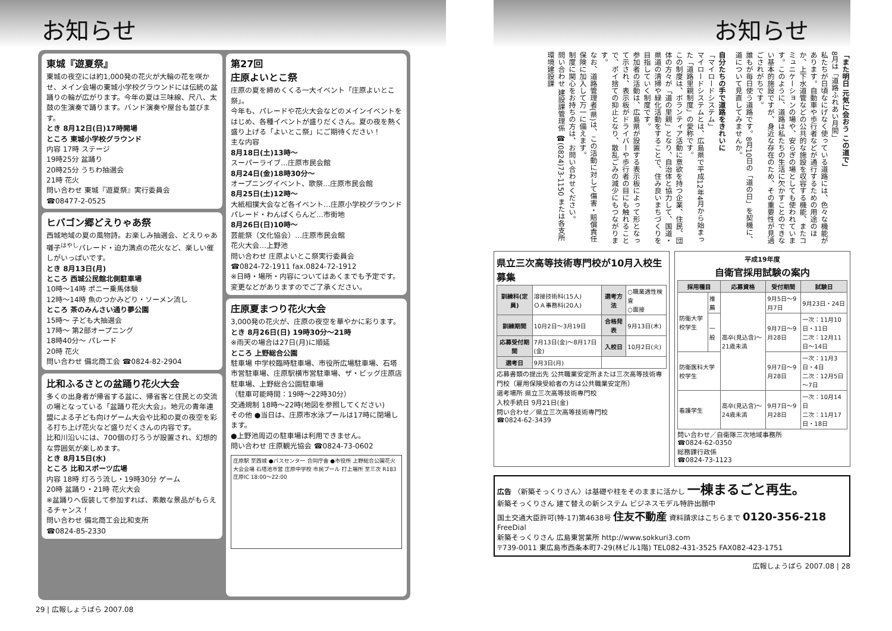お知らせ
東城『遊夏祭』
東城の夜空には約1,000発の花火が大輪の花を咲かせ、メイン会場の東城小学校グラウンドには伝統の盆踊りの輪が広がります。今年の夏は三味線、尺八、太鼓の生演奏で踊ります。バンド演奏や屋台も並びます。
とき 8月12日(日)17時開場
ところ 東城小学校グラウンド
内容 17時 ステージ
19時25分 盆踊り
20時25分 うちわ抽選会
21時 花火
問い合わせ 東城『遊夏祭』実行委員会
☎08477-2-0525
ヒバゴン郷どえりゃあ祭
西城地域の夏の風物詩。お楽しみ抽選会、どえりゃあ囃子<sup>はやし</sup>パレード・迫力満点の花火など、楽しい催しがいっぱいです。
とき 8月13日(月)
ところ 西城公民館北側駐車場
10時～14時 ポニー乗馬体験
12時～14時 魚のつかみどり・ソーメン流し
ところ 茶のみんさい通り夢公園
15時～ 子ども大抽選会
17時～ 第2部オープニング
18時40分～ パレード
20時 花火
問い合わせ 備北商工会 ☎0824-82-2904
比和ふるさとの盆踊り花火大会
多くの出身者が帰省する盆に、帰省客と住民との交流の場となっている「盆踊り花火大会」。地元の青年連盟による子ども向けゲーム大会や比和の夏の夜空を彩る打ち上げ花火など盛りだくさんの内容です。
比和川沿いには、700個の灯ろうが設置され、幻想的な雰囲気が楽しめます。
とき 8月15日(水)
ところ 比和スポーツ広場
内容 18時 灯ろう流し・19時30分 ゲーム
20時 盆踊り・21時 花火大会
※盆踊りへ仮装して参加すれば、素敵な景品がもらえるチャンス！
問い合わせ 備北商工会比和支所
☎0824-85-2330
第27回
庄原よいとこ祭
庄原の夏を締めくくる一大イベント「庄原よいとこ祭」。
今年も、パレードや花火大会などのメインイベントをはじめ、各種イベントが盛りだくさん。夏の夜を熱く盛り上げる「よいとこ祭」にご期待ください！
主な内容
8月18日(土)13時～
スーパーライブ…庄原市民会館
8月24日(金)18時30分～
オープニングイベント、歌祭…庄原市民会館
8月25日(土)12時～
大紙相撲大会など各イベント…庄原小学校グラウンド
パレード・わんぱくらんど…市街地
8月26日(日)10時～
芸能祭（文化協会）…庄原市民会館
花火大会…上野池
問い合わせ 庄原よいとこ祭実行委員会
☎0824-72-1911 fax.0824-72-1912
※日時・場所・内容についてはあくまでも予定です。変更などがありますのでご了承ください。
庄原夏まつり花火大会
3,000発の花火が、庄原の夜空を華やかに彩ります。
とき 8月26日(日) 19時30分～21時
※雨天の場合は27日(月)に順延
ところ 上野総合公園
駐車場 中学校臨時駐車場、市役所広場駐車場、石塔市営駐車場、庄原駅横市営駐車場、ザ・ビッグ庄原店駐車場、上野総合公園駐車場
（駐車可能時間：19時～22時30分）
交通規制 18時～22時(地図を参照してください)
その他 ●当日は、庄原市水泳プールは17時に閉場します。
●上野池周辺の駐車場は利用できません。
問い合わせ 庄原観光協会 ☎0824-73-0602
庄原駅 至西城 ●バスセンター 合同庁舎 ●市役所 上野総合公園花火大会会場 石塔池市営 庄原中学校 市民プール 打上場所 至三次 R183 庄原IC 18:00～22:00
29 | 広報しょうばら 2007.08
お知らせ
「また明日 元気に会おう この道で」
8月は「道路ふれあい月間」
私たちが日頃なにげなく使っている道路には、色々な機能があります。自動車や歩行者などが通行するための用途のほか、上下水道管などの公共的な施設を収容する機能、またコミュニケーションの場や、安らぎの場としても使われています。このように、道路は私たちの生活に欠かすことのできない基本的施設ですが、身近な存在のため、その重要性が見過ごされがちです。
誰もが毎日使う道路です。8月10日の「道の日」を契機に、道について見直してみませんか。
自分たちの手で道路をきれいに
「マイロードシステム」
マイロードシステムとは、広島県で平成12年4月から始まった「道路里親制度」の愛称です。
この制度は、ボランティア活動に意欲を持つ企業、住民、団体の方々が「道の里親」となり、自治体と協力して、国道・県道の清掃や緑化活動をすることで、住み良いまちづくりを目指していく制度です。
参加者の活動は、広島県が設置する表示板によって形となって示され、表示板がドライバーや歩行者の目にも触れることで、ポイ捨ての抑止となり、散乱ごみの減少にもつながります。
なお、道路管理者(県)は、この活動に対して傷害・賠償責任保険に加入して万一に備えます。
制度に関心をお持ちの方は、お問い合わせください。
問い合わせ 建設課管理係 ☎(0824)73-1150 または各支所環境建設課
県立三次高等技術専門校が10月入校生募集
| 訓練科(定員) | 溶接技術科(15人) ＯＡ事務科(20人) | 選考方法 | ○職業適性検査 ○面接 |
| 訓練期間 | 10月2日～3月19日 | 合格発表 | 9月13日(木) |
| 応募受付期間 | 7月13日(金)～8月17日(金) | 入校日 | 10月2日(火) |
| 選考日 | 9月3日(月) | | |
応募書類の提出先 公共職業安定所または三次高等技術専門校（雇用保険受給者の方は公共職業安定所）
選考場所 県立三次高等技術専門校
入校手続日 9月21日(金)
問い合わせ／県立三次高等技術専門校
☎0824-62-3439
平成19年度
自衛官採用試験の案内
| 採用種目 | | 応募資格 | 受付期間 | 試験日 |
| --- | --- | --- | --- | --- |
| 防衛大学校学生 | 推薦 | 高卒(見込含)～21歳未満 | 9月5日～9月7日 | 9月23日・24日 |
| | 一般 | | 9月7日～9月28日 | 一次：11月10日・11日 二次：12月11日～14日 |
| 防衛医科大学校学生 | | | 9月7日～9月28日 | 一次：11月3日・4日 二次：12月5日～7日 |
| 看護学生 | | 高卒(見込含)～24歳未満 | 9月7日～9月28日 | 一次：10月14日 二次：11月17日・18日 |
問い合わせ／自衛隊三次地域事務所
☎0824-62-0350
総務課行政係
☎0824-73-1123
広告 〈新築そっくりさん〉は基礎や柱をそのままに活かし 一棟まるごと再生。
新築そっくりさん 建て替えの新システム ビジネスモデル特許出願中
国土交通大臣許可(特-17)第4638号 住友不動産 資料請求はこちらまで 0120-356-218 FreeDial
新築そっくりさん 広島東営業所 http://www.sokkuri3.com
〒739-0011 東広島市西条本町7-29(林ビル1階) TEL082-431-3525 FAX082-423-1751
広報しょうばら 2007.08 | 28